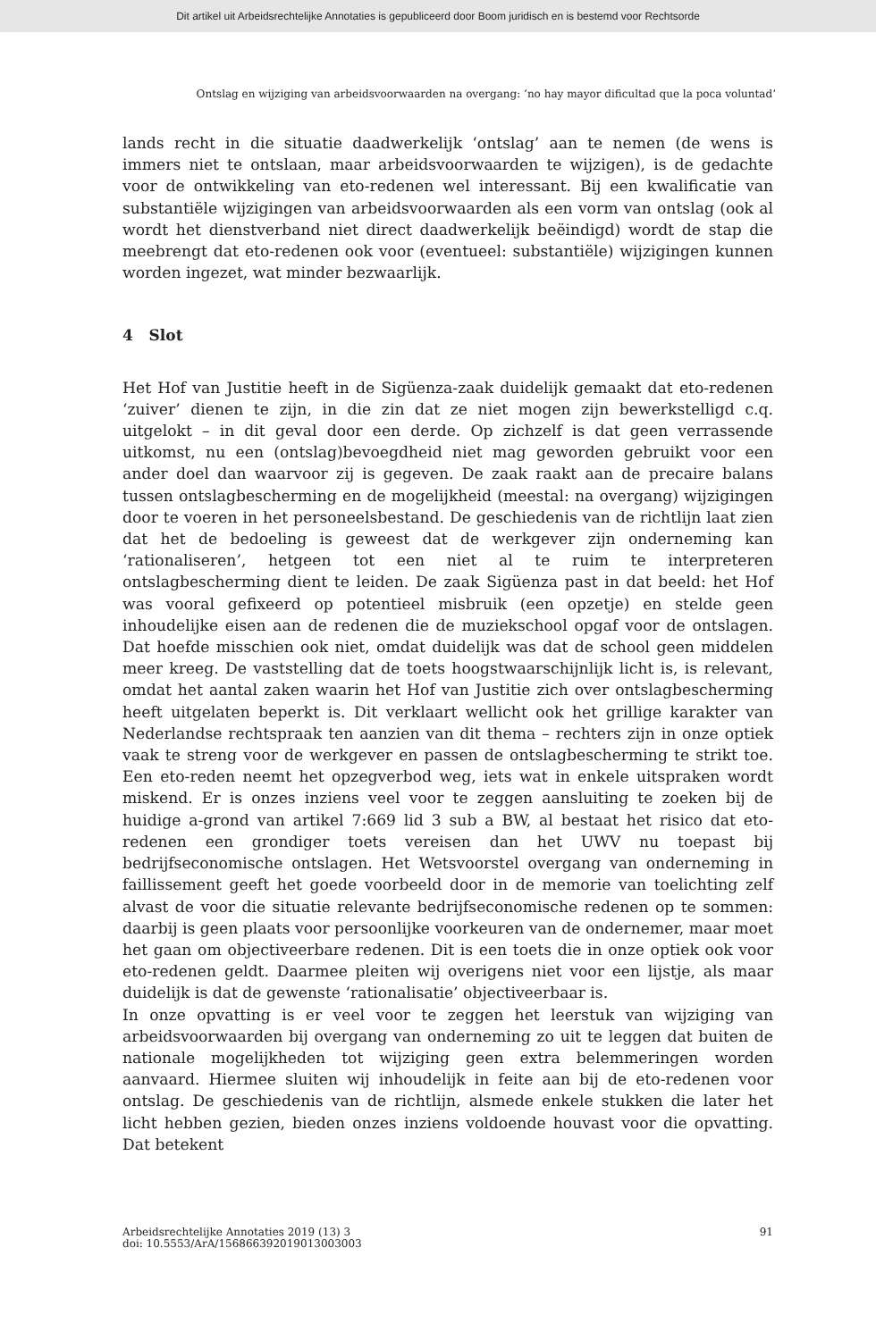Dit artikel uit Arbeidsrechtelijke Annotaties is gepubliceerd door Boom juridisch en is bestemd voor Rechtsorde
Ontslag en wijziging van arbeidsvoorwaarden na overgang: ‘no hay mayor dificultad que la poca voluntad’
lands recht in die situatie daadwerkelijk ‘ontslag’ aan te nemen (de wens is immers niet te ontslaan, maar arbeidsvoorwaarden te wijzigen), is de gedachte voor de ontwikkeling van eto-redenen wel interessant. Bij een kwalificatie van substantiële wijzigingen van arbeidsvoorwaarden als een vorm van ontslag (ook al wordt het dienstverband niet direct daadwerkelijk beëindigd) wordt de stap die meebrengt dat eto-redenen ook voor (eventueel: substantiële) wijzigingen kunnen worden ingezet, wat minder bezwaarlijk.
4 Slot
Het Hof van Justitie heeft in de Sigüenza-zaak duidelijk gemaakt dat eto-redenen ‘zuiver’ dienen te zijn, in die zin dat ze niet mogen zijn bewerkstelligd c.q. uitgelokt – in dit geval door een derde. Op zichzelf is dat geen verrassende uitkomst, nu een (ontslag)bevoegdheid niet mag geworden gebruikt voor een ander doel dan waarvoor zij is gegeven. De zaak raakt aan de precaire balans tussen ontslagbescherming en de mogelijkheid (meestal: na overgang) wijzigingen door te voeren in het personeelsbestand. De geschiedenis van de richtlijn laat zien dat het de bedoeling is geweest dat de werkgever zijn onderneming kan ‘rationaliseren’, hetgeen tot een niet al te ruim te interpreteren ontslagbescherming dient te leiden. De zaak Sigüenza past in dat beeld: het Hof was vooral gefixeerd op potentieel misbruik (een opzetje) en stelde geen inhoudelijke eisen aan de redenen die de muziekschool opgaf voor de ontslagen. Dat hoefde misschien ook niet, omdat duidelijk was dat de school geen middelen meer kreeg. De vaststelling dat de toets hoogstwaarschijnlijk licht is, is relevant, omdat het aantal zaken waarin het Hof van Justitie zich over ontslagbescherming heeft uitgelaten beperkt is. Dit verklaart wellicht ook het grillige karakter van Nederlandse rechtspraak ten aanzien van dit thema – rechters zijn in onze optiek vaak te streng voor de werkgever en passen de ontslagbescherming te strikt toe. Een eto-reden neemt het opzegverbod weg, iets wat in enkele uitspraken wordt miskend. Er is onzes inziens veel voor te zeggen aansluiting te zoeken bij de huidige a-grond van artikel 7:669 lid 3 sub a BW, al bestaat het risico dat eto-redenen een grondiger toets vereisen dan het UWV nu toepast bij bedrijfseconomische ontslagen. Het Wetsvoorstel overgang van onderneming in faillissement geeft het goede voorbeeld door in de memorie van toelichting zelf alvast de voor die situatie relevante bedrijfseconomische redenen op te sommen: daarbij is geen plaats voor persoonlijke voorkeuren van de ondernemer, maar moet het gaan om objectiveerbare redenen. Dit is een toets die in onze optiek ook voor eto-redenen geldt. Daarmee pleiten wij overigens niet voor een lijstje, als maar duidelijk is dat de gewenste ‘rationalisatie’ objectiveerbaar is.
In onze opvatting is er veel voor te zeggen het leerstuk van wijziging van arbeidsvoorwaarden bij overgang van onderneming zo uit te leggen dat buiten de nationale mogelijkheden tot wijziging geen extra belemmeringen worden aanvaard. Hiermee sluiten wij inhoudelijk in feite aan bij de eto-redenen voor ontslag. De geschiedenis van de richtlijn, alsmede enkele stukken die later het licht hebben gezien, bieden onzes inziens voldoende houvast voor die opvatting. Dat betekent
Arbeidsrechtelijke Annotaties 2019 (13) 3
doi: 10.5553/ArA/156866392019013003003
91